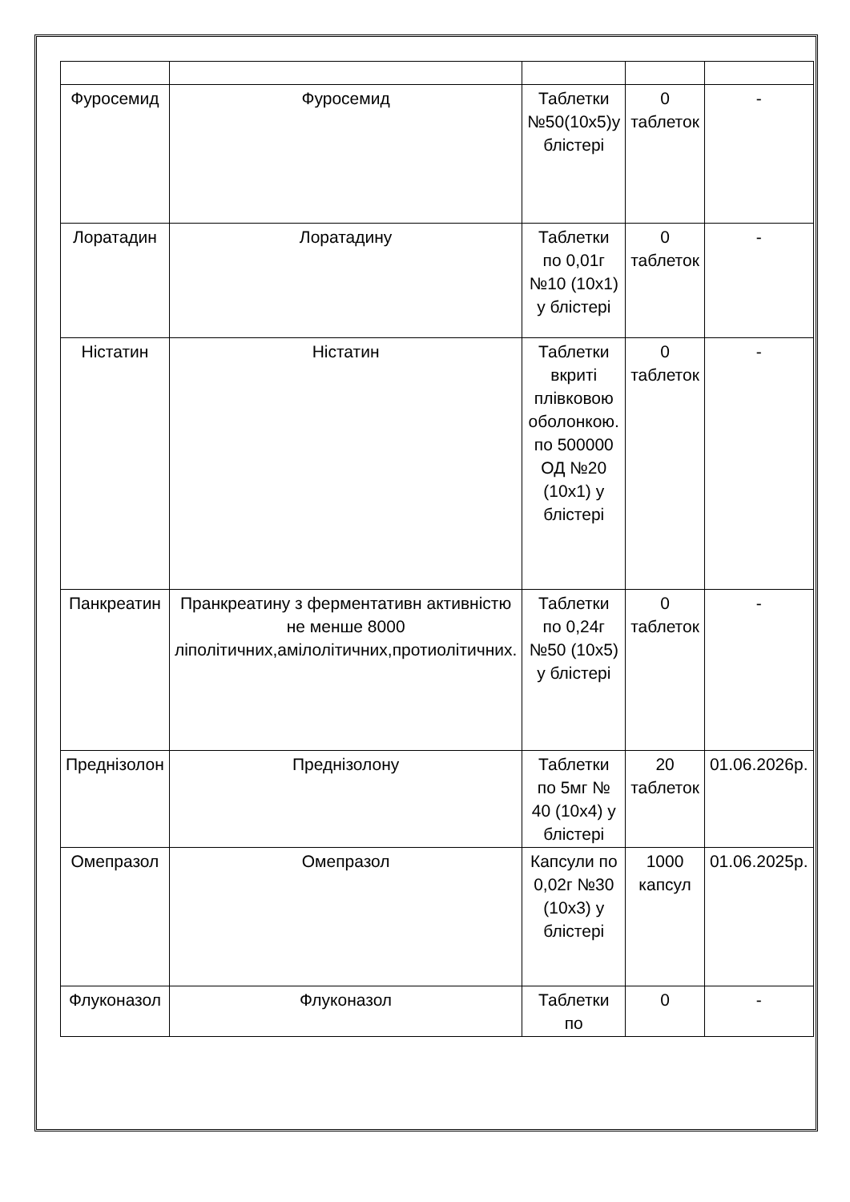| Фуросемид | Фуросемид | Таблетки №50(10х5)у блістері | 0 таблеток | - |
| Лоратадин | Лоратадину | Таблетки по 0,01г №10 (10х1) у блістері | 0 таблеток | - |
| Ністатин | Ністатин | Таблетки вкриті плівковою оболонкою. по 500000 ОД №20 (10х1) у блістері | 0 таблеток | - |
| Панкреатин | Пранкреатину з ферментативн активністю не менше 8000 ліполітичних,амілолітичних,протиолітичних. | Таблетки по 0,24г №50 (10х5) у блістері | 0 таблеток | - |
| Преднізолон | Преднізолону | Таблетки по 5мг № 40 (10х4) у блістері | 20 таблеток | 01.06.2026р. |
| Омепразол | Омепразол | Капсули по 0,02г №30 (10х3) у блістері | 1000 капсул | 01.06.2025р. |
| Флуконазол | Флуконазол | Таблетки по | 0 | - |